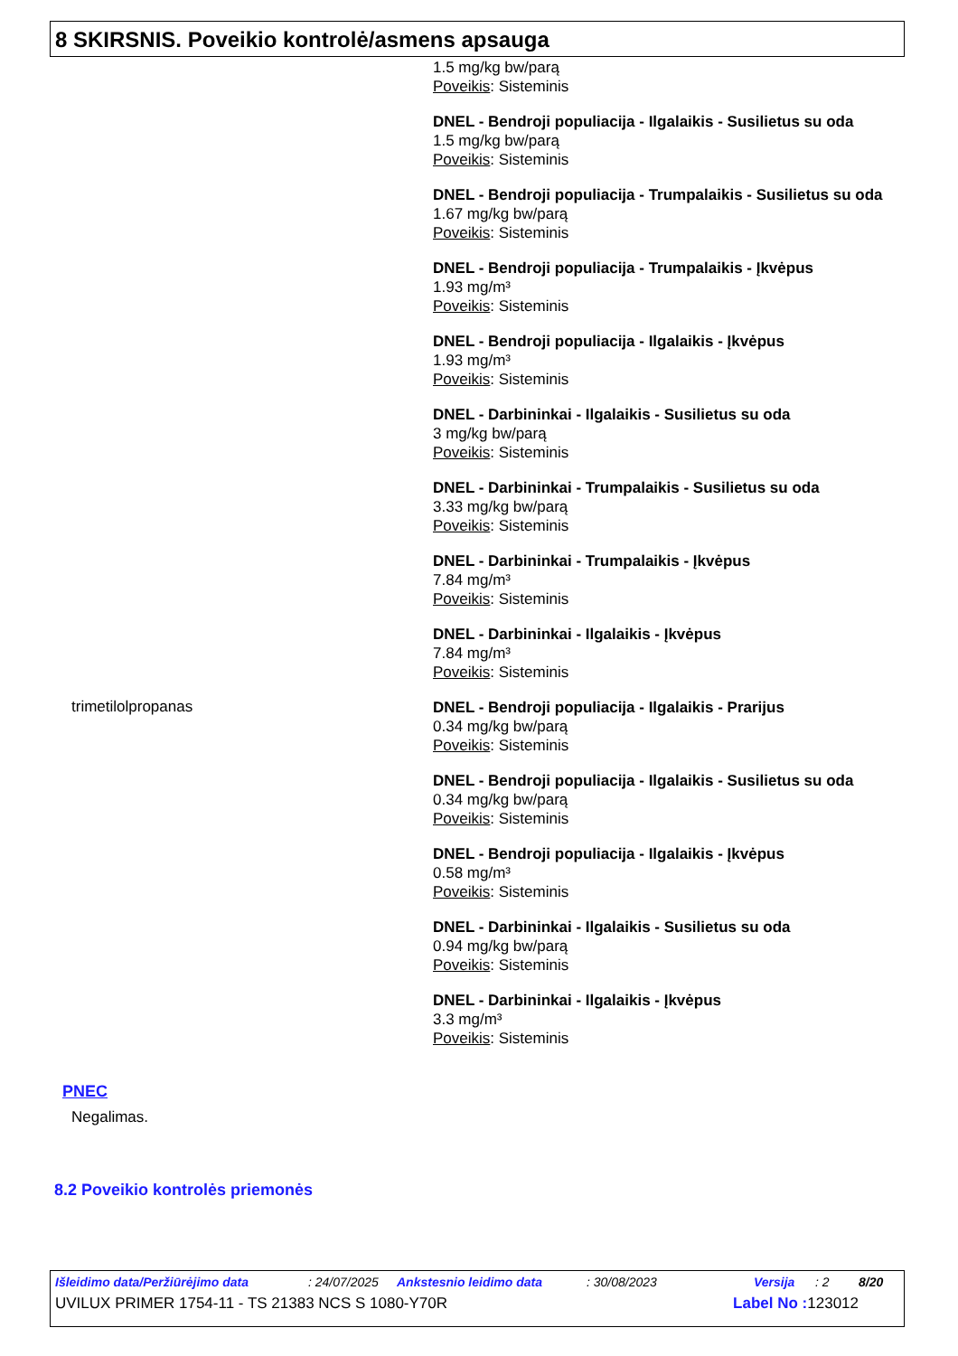8 SKIRSNIS. Poveikio kontrolė/asmens apsauga
1.5 mg/kg bw/parą
Poveikis: Sisteminis
DNEL - Bendroji populiacija - Ilgalaikis - Susilietus su oda
1.5 mg/kg bw/parą
Poveikis: Sisteminis
DNEL - Bendroji populiacija - Trumpalaikis - Susilietus su oda
1.67 mg/kg bw/parą
Poveikis: Sisteminis
DNEL - Bendroji populiacija - Trumpalaikis - Įkvėpus
1.93 mg/m³
Poveikis: Sisteminis
DNEL - Bendroji populiacija - Ilgalaikis - Įkvėpus
1.93 mg/m³
Poveikis: Sisteminis
DNEL - Darbininkai - Ilgalaikis - Susilietus su oda
3 mg/kg bw/parą
Poveikis: Sisteminis
DNEL - Darbininkai - Trumpalaikis - Susilietus su oda
3.33 mg/kg bw/parą
Poveikis: Sisteminis
DNEL - Darbininkai - Trumpalaikis - Įkvėpus
7.84 mg/m³
Poveikis: Sisteminis
DNEL - Darbininkai - Ilgalaikis - Įkvėpus
7.84 mg/m³
Poveikis: Sisteminis
trimetilolpropanas
DNEL - Bendroji populiacija - Ilgalaikis - Prarijus
0.34 mg/kg bw/parą
Poveikis: Sisteminis
DNEL - Bendroji populiacija - Ilgalaikis - Susilietus su oda
0.34 mg/kg bw/parą
Poveikis: Sisteminis
DNEL - Bendroji populiacija - Ilgalaikis - Įkvėpus
0.58 mg/m³
Poveikis: Sisteminis
DNEL - Darbininkai - Ilgalaikis - Susilietus su oda
0.94 mg/kg bw/parą
Poveikis: Sisteminis
DNEL - Darbininkai - Ilgalaikis - Įkvėpus
3.3 mg/m³
Poveikis: Sisteminis
PNEC
Negalimas.
8.2 Poveikio kontrolės priemonės
Išleidimo data/Peržiūrėjimo data: 24/07/2025 Ankstesnio leidimo data: 30/08/2023 Versija: 2 8/20
UVILUX PRIMER 1754-11 - TS 21383 NCS S 1080-Y70R Label No : 123012